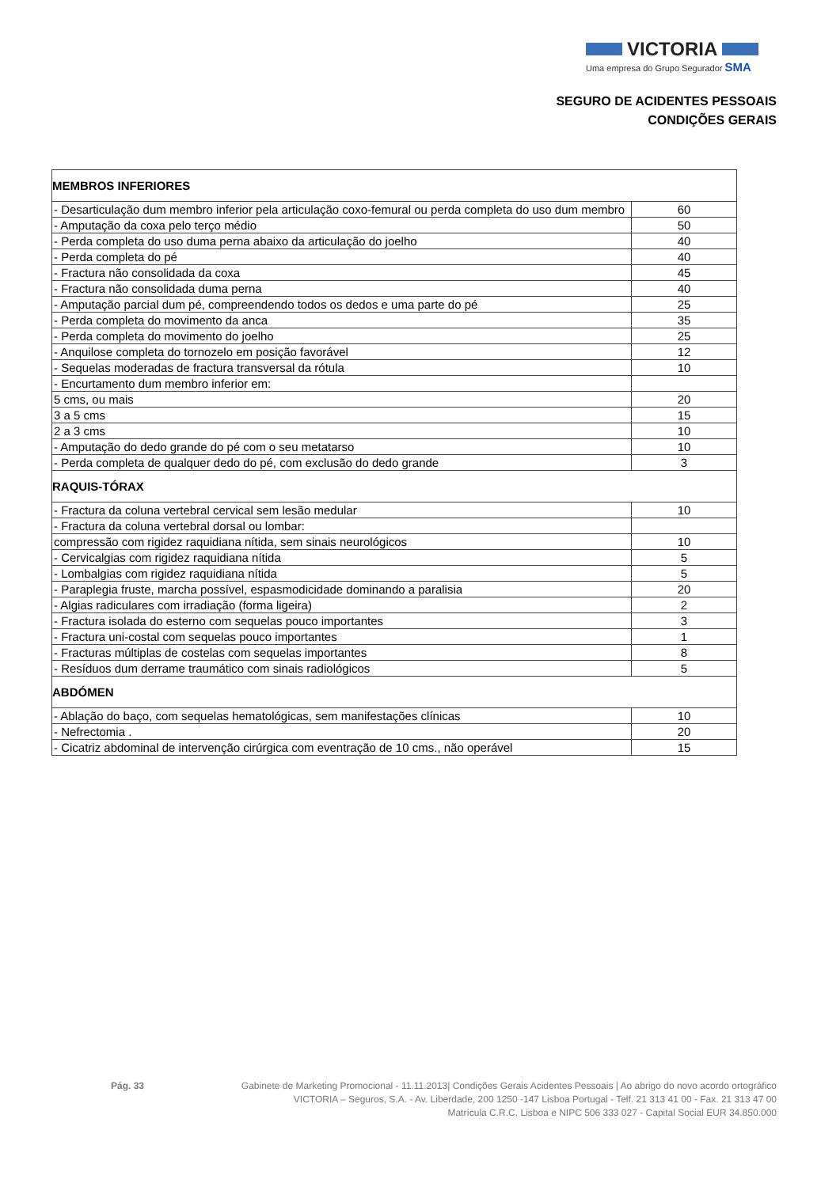VICTORIA
Uma empresa do Grupo Segurador SMA
SEGURO DE ACIDENTES PESSOAIS
CONDIÇÕES GERAIS
| MEMBROS INFERIORES | |
| - Desarticulação dum membro inferior pela articulação coxo-femural ou perda completa do uso dum membro | 60 |
| - Amputação da coxa pelo terço médio | 50 |
| - Perda completa do uso duma perna abaixo da articulação do joelho | 40 |
| - Perda completa do pé | 40 |
| - Fractura não consolidada da coxa | 45 |
| - Fractura não consolidada duma perna | 40 |
| - Amputação parcial dum pé, compreendendo todos os dedos e uma parte do pé | 25 |
| - Perda completa do movimento da anca | 35 |
| - Perda completa do movimento do joelho | 25 |
| - Anquilose completa do tornozelo em posição favorável | 12 |
| - Sequelas moderadas de fractura transversal da rótula | 10 |
| - Encurtamento dum membro inferior em: | |
| 5 cms, ou mais | 20 |
| 3 a 5 cms | 15 |
| 2 a 3 cms | 10 |
| - Amputação do dedo grande do pé com o seu metatarso | 10 |
| - Perda completa de qualquer dedo do pé, com exclusão do dedo grande | 3 |
| RAQUIS-TÓRAX | |
| - Fractura da coluna vertebral cervical sem lesão medular | 10 |
| - Fractura da coluna vertebral dorsal ou lombar: | |
| compressão com rigidez raquidiana nítida, sem sinais neurológicos | 10 |
| - Cervicalgias com rigidez raquidiana nítida | 5 |
| - Lombalgias com rigidez raquidiana nítida | 5 |
| - Paraplegia fruste, marcha possível, espasmodicidade dominando a paralisia | 20 |
| - Algias radiculares com irradiação (forma ligeira) | 2 |
| - Fractura isolada do esterno com sequelas pouco importantes | 3 |
| - Fractura uni-costal com sequelas pouco importantes | 1 |
| - Fracturas múltiplas de costelas com sequelas importantes | 8 |
| - Resíduos dum derrame traumático com sinais radiológicos | 5 |
| ABDÓMEN | |
| - Ablação do baço, com sequelas hematológicas, sem manifestações clínicas | 10 |
| - Nefrectomia . | 20 |
| - Cicatriz abdominal de intervenção cirúrgica com eventração de 10 cms., não operável | 15 |
Pág. 33 Gabinete de Marketing Promocional - 11.11.2013| Condições Gerais Acidentes Pessoais | Ao abrigo do novo acordo ortográfico
VICTORIA – Seguros, S.A. - Av. Liberdade, 200 1250 -147 Lisboa Portugal - Telf. 21 313 41 00 - Fax. 21 313 47 00
Matrícula C.R.C. Lisboa e NIPC 506 333 027 - Capital Social EUR 34.850.000